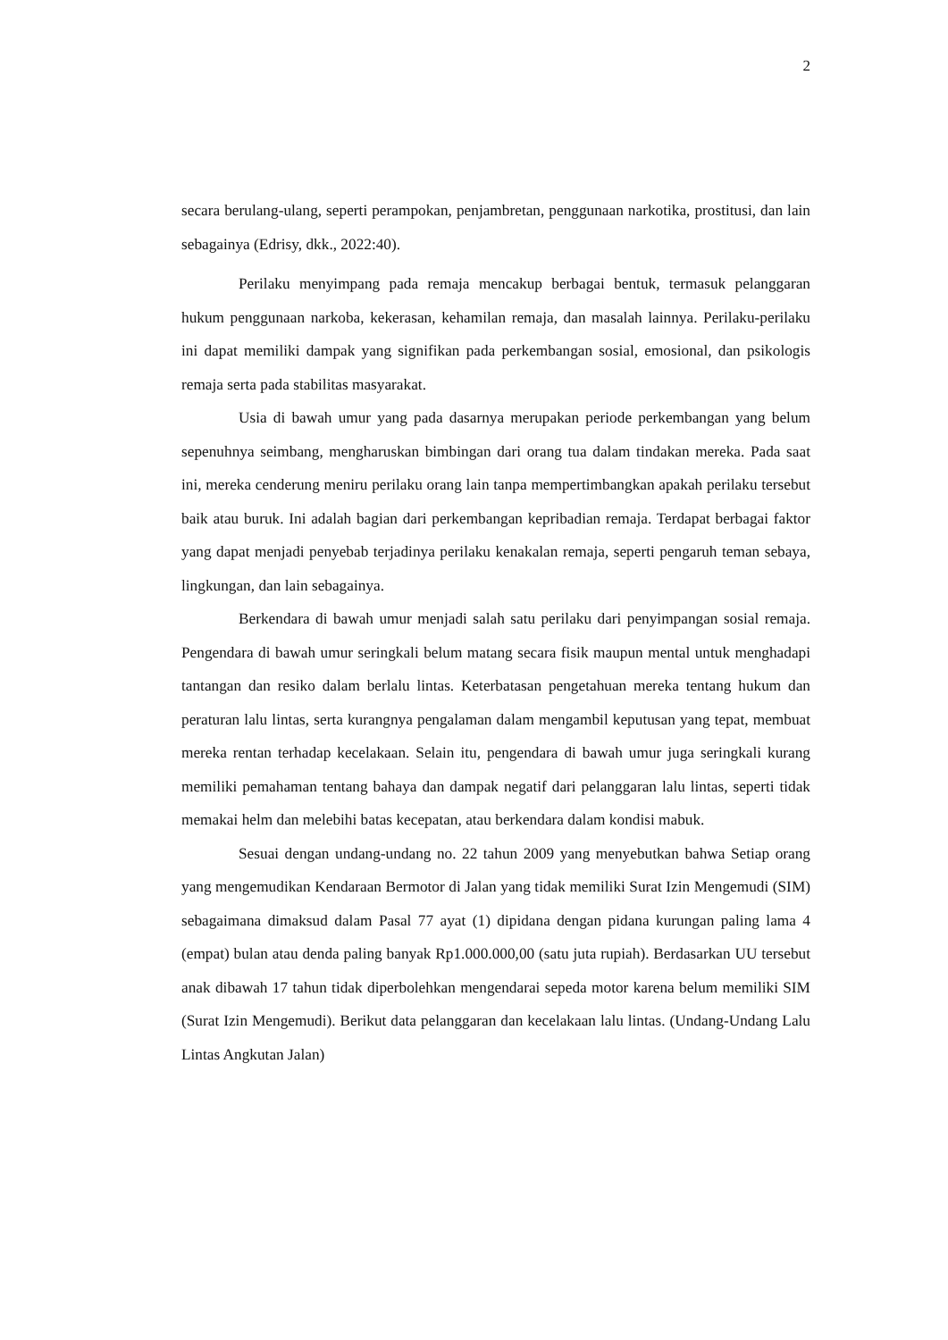2
secara berulang-ulang, seperti perampokan, penjambretan, penggunaan narkotika, prostitusi, dan lain sebagainya (Edrisy, dkk., 2022:40).
Perilaku menyimpang pada remaja mencakup berbagai bentuk, termasuk pelanggaran hukum penggunaan narkoba, kekerasan, kehamilan remaja, dan masalah lainnya. Perilaku-perilaku ini dapat memiliki dampak yang signifikan pada perkembangan sosial, emosional, dan psikologis remaja serta pada stabilitas masyarakat.
Usia di bawah umur yang pada dasarnya merupakan periode perkembangan yang belum sepenuhnya seimbang, mengharuskan bimbingan dari orang tua dalam tindakan mereka. Pada saat ini, mereka cenderung meniru perilaku orang lain tanpa mempertimbangkan apakah perilaku tersebut baik atau buruk. Ini adalah bagian dari perkembangan kepribadian remaja. Terdapat berbagai faktor yang dapat menjadi penyebab terjadinya perilaku kenakalan remaja, seperti pengaruh teman sebaya, lingkungan, dan lain sebagainya.
Berkendara di bawah umur menjadi salah satu perilaku dari penyimpangan sosial remaja. Pengendara di bawah umur seringkali belum matang secara fisik maupun mental untuk menghadapi tantangan dan resiko dalam berlalu lintas. Keterbatasan pengetahuan mereka tentang hukum dan peraturan lalu lintas, serta kurangnya pengalaman dalam mengambil keputusan yang tepat, membuat mereka rentan terhadap kecelakaan. Selain itu, pengendara di bawah umur juga seringkali kurang memiliki pemahaman tentang bahaya dan dampak negatif dari pelanggaran lalu lintas, seperti tidak memakai helm dan melebihi batas kecepatan, atau berkendara dalam kondisi mabuk.
Sesuai dengan undang-undang no. 22 tahun 2009 yang menyebutkan bahwa Setiap orang yang mengemudikan Kendaraan Bermotor di Jalan yang tidak memiliki Surat Izin Mengemudi (SIM) sebagaimana dimaksud dalam Pasal 77 ayat (1) dipidana dengan pidana kurungan paling lama 4 (empat) bulan atau denda paling banyak Rp1.000.000,00 (satu juta rupiah). Berdasarkan UU tersebut anak dibawah 17 tahun tidak diperbolehkan mengendarai sepeda motor karena belum memiliki SIM (Surat Izin Mengemudi). Berikut data pelanggaran dan kecelakaan lalu lintas. (Undang-Undang Lalu Lintas Angkutan Jalan)